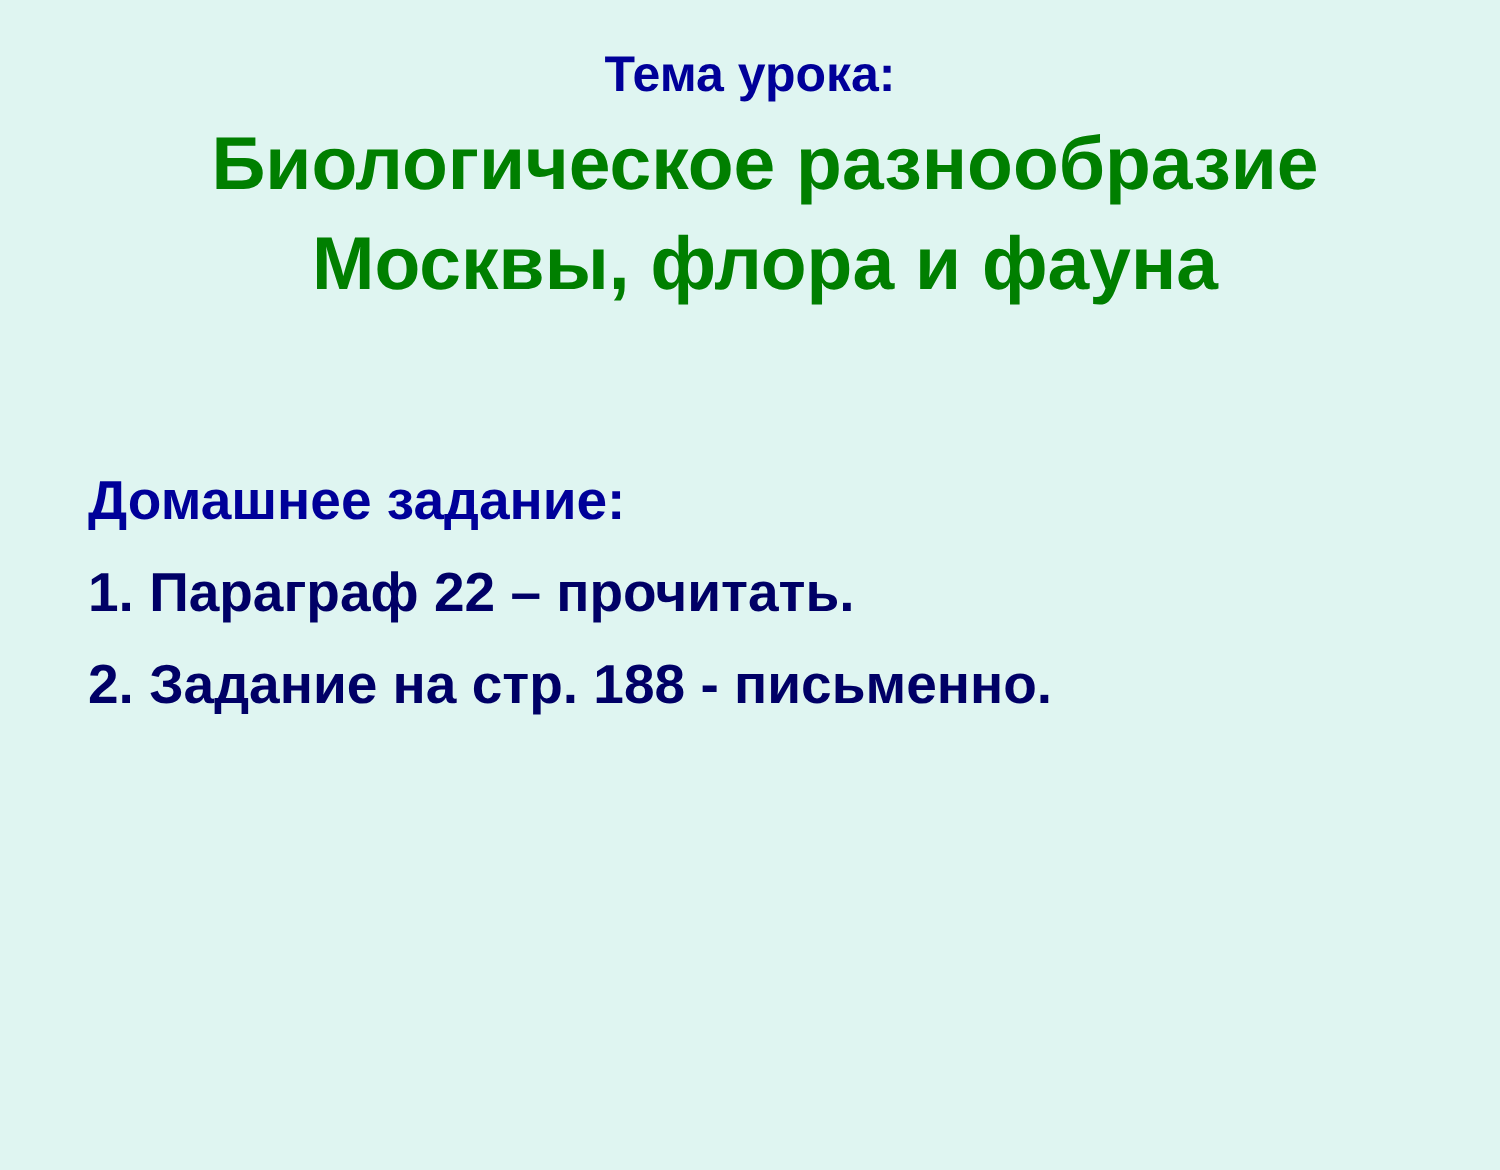Тема урока:
Биологическое разнообразие
Москвы, флора и фауна
Домашнее задание:
1. Параграф 22 – прочитать.
2. Задание на стр. 188 - письменно.